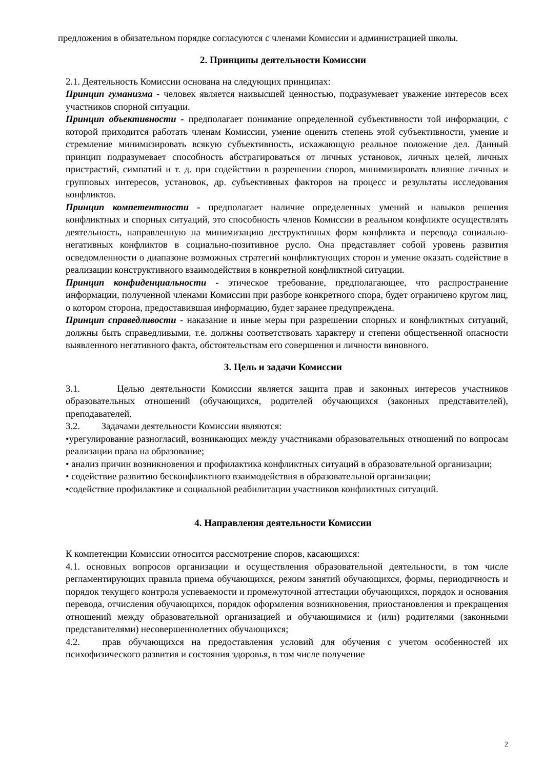предложения в обязательном порядке согласуются с членами Комиссии и администрацией школы.
2. Принципы деятельности Комиссии
2.1. Деятельность Комиссии основана на следующих принципах:
Принцип гуманизма - человек является наивысшей ценностью, подразумевает уважение интересов всех участников спорной ситуации.
Принцип объективности - предполагает понимание определенной субъективности той информации, с которой приходится работать членам Комиссии, умение оценить степень этой субъективности, умение и стремление минимизировать всякую субъективность, искажающую реальное положение дел. Данный принцип подразумевает способность абстрагироваться от личных установок, личных целей, личных пристрастий, симпатий и т. д. при содействии в разрешении споров, минимизировать влияние личных и групповых интересов, установок, др. субъективных факторов на процесс и результаты исследования конфликтов.
Принцип компетентности - предполагает наличие определенных умений и навыков решения конфликтных и спорных ситуаций, это способность членов Комиссии в реальном конфликте осуществлять деятельность, направленную на минимизацию деструктивных форм конфликта и перевода социально-негативных конфликтов в социально-позитивное русло. Она представляет собой уровень развития осведомленности о диапазоне возможных стратегий конфликтующих сторон и умение оказать содействие в реализации конструктивного взаимодействия в конкретной конфликтной ситуации.
Принцип конфиденциальности - этическое требование, предполагающее, что распространение информации, полученной членами Комиссии при разборе конкретного спора, будет ограничено кругом лиц, о котором сторона, предоставившая информацию, будет заранее предупреждена.
Принцип справедливости - наказание и иные меры при разрешении спорных и конфликтных ситуаций, должны быть справедливыми, т.е. должны соответствовать характеру и степени общественной опасности выявленного негативного факта, обстоятельствам его совершения и личности виновного.
3. Цель и задачи Комиссии
3.1. Целью деятельности Комиссии является защита прав и законных интересов участников образовательных отношений (обучающихся, родителей обучающихся (законных представителей), преподавателей.
3.2. Задачами деятельности Комиссии являются:
•урегулирование разногласий, возникающих между участниками образовательных отношений по вопросам реализации права на образование;
• анализ причин возникновения и профилактика конфликтных ситуаций в образовательной организации;
• содействие развитию бесконфликтного взаимодействия в образовательной организации;
•содействие профилактике и социальной реабилитации участников конфликтных ситуаций.
4. Направления деятельности Комиссии
К компетенции Комиссии относится рассмотрение споров, касающихся:
4.1. основных вопросов организации и осуществления образовательной деятельности, в том числе регламентирующих правила приема обучающихся, режим занятий обучающихся, формы, периодичность и порядок текущего контроля успеваемости и промежуточной аттестации обучающихся, порядок и основания перевода, отчисления обучающихся, порядок оформления возникновения, приостановления и прекращения отношений между образовательной организацией и обучающимися и (или) родителями (законными представителями) несовершеннолетних обучающихся;
4.2. прав обучающихся на предоставления условий для обучения с учетом особенностей их психофизического развития и состояния здоровья, в том числе получение
2